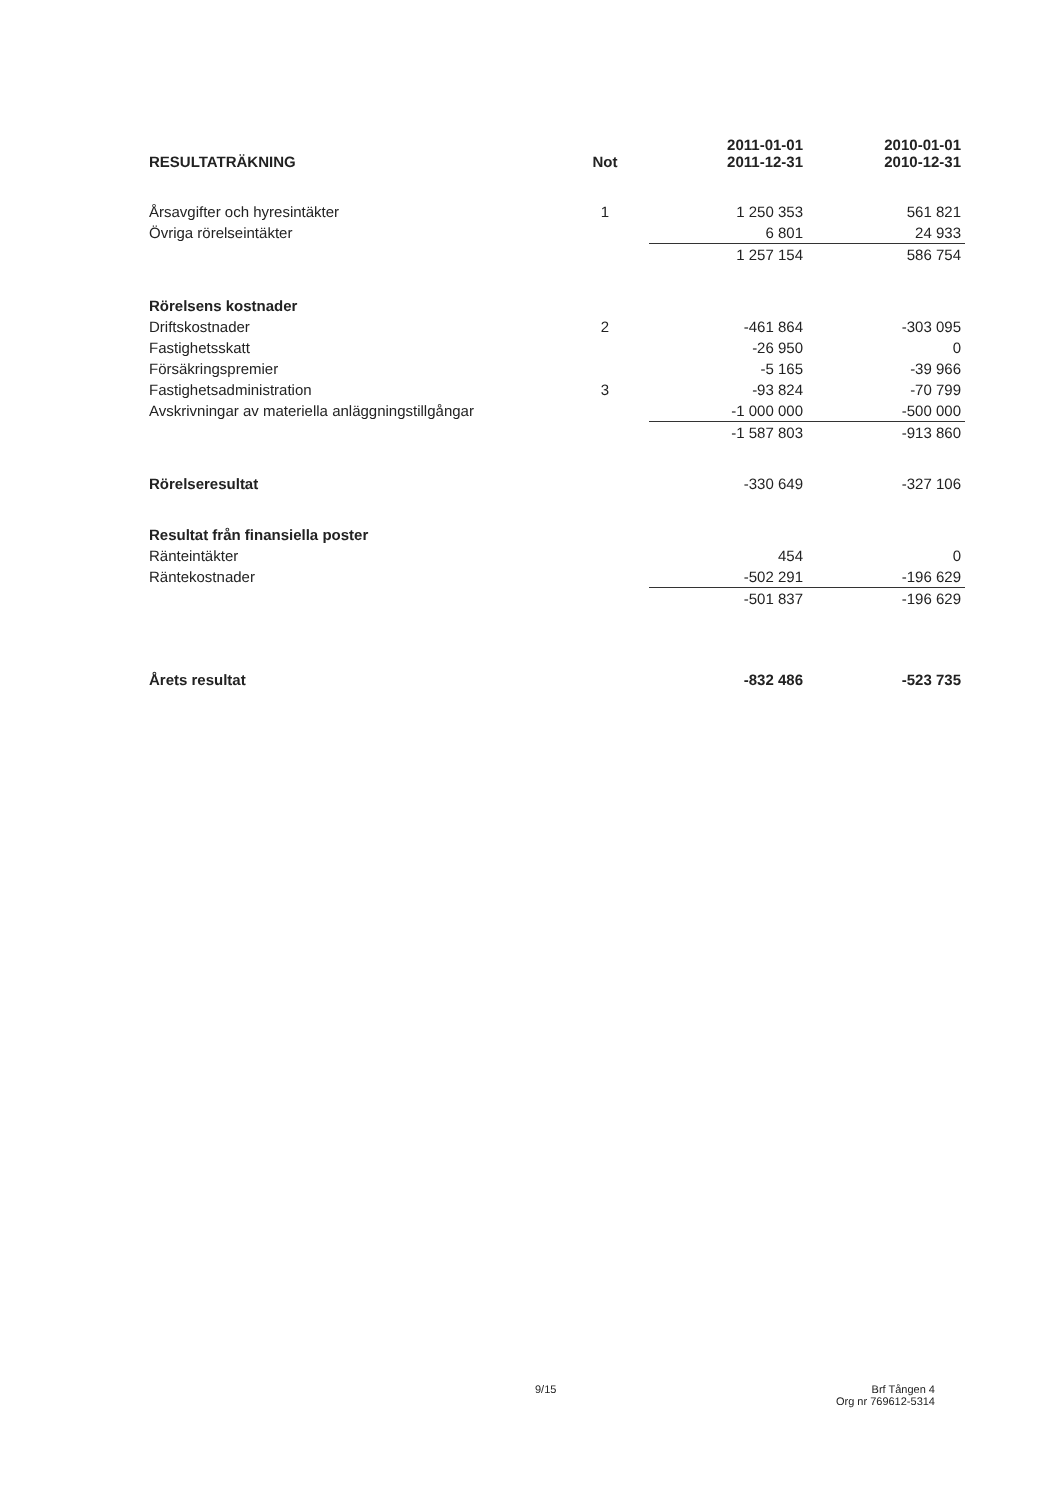| RESULTATRÄKNING | Not | 2011-01-01 2011-12-31 | 2010-01-01 2010-12-31 |
| --- | --- | --- | --- |
| Årsavgifter och hyresintäkter | 1 | 1 250 353 | 561 821 |
| Övriga rörelseintäkter | | 6 801 | 24 933 |
| | | 1 257 154 | 586 754 |
| Rörelsens kostnader | | | |
| Driftskostnader | 2 | -461 864 | -303 095 |
| Fastighetsskatt | | -26 950 | 0 |
| Försäkringspremier | | -5 165 | -39 966 |
| Fastighetsadministration | 3 | -93 824 | -70 799 |
| Avskrivningar av materiella anläggningstillgångar | | -1 000 000 | -500 000 |
| | | -1 587 803 | -913 860 |
| Rörelseresultat | | -330 649 | -327 106 |
| Resultat från finansiella poster | | | |
| Ränteintäkter | | 454 | 0 |
| Räntekostnader | | -502 291 | -196 629 |
| | | -501 837 | -196 629 |
| Årets resultat | | -832 486 | -523 735 |
9/15
Brf Tången 4
Org nr 769612-5314